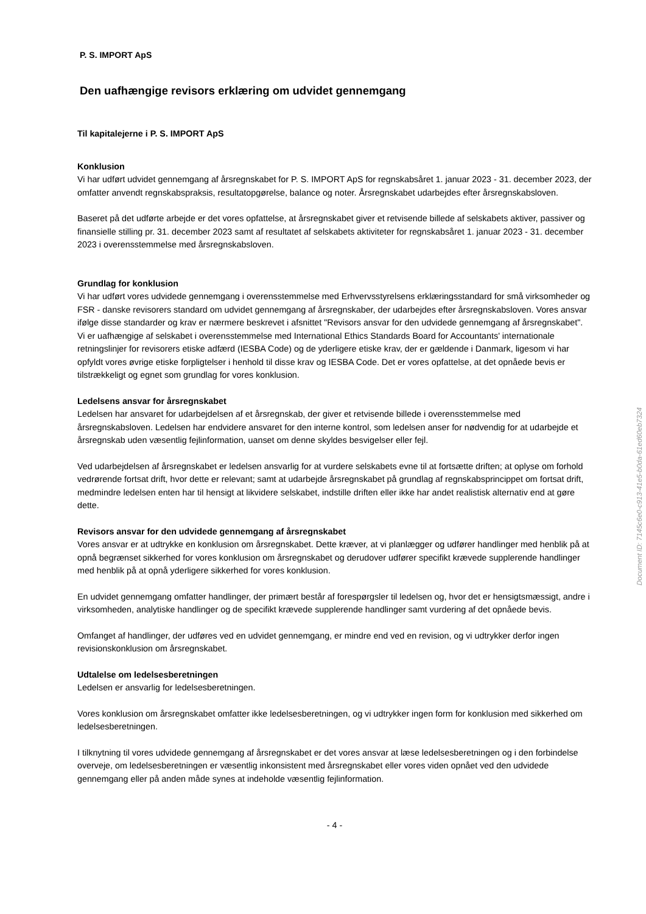P. S. IMPORT ApS
Den uafhængige revisors erklæring om udvidet gennemgang
Til kapitalejerne i P. S. IMPORT ApS
Konklusion
Vi har udført udvidet gennemgang af årsregnskabet for P. S. IMPORT ApS for regnskabsåret 1. januar 2023 - 31. december 2023, der omfatter anvendt regnskabspraksis, resultatopgørelse, balance og noter. Årsregnskabet udarbejdes efter årsregnskabsloven.
Baseret på det udførte arbejde er det vores opfattelse, at årsregnskabet giver et retvisende billede af selskabets aktiver, passiver og finansielle stilling pr. 31. december 2023 samt af resultatet af selskabets aktiviteter for regnskabsåret 1. januar 2023 - 31. december 2023 i overensstemmelse med årsregnskabsloven.
Grundlag for konklusion
Vi har udført vores udvidede gennemgang i overensstemmelse med Erhvervsstyrelsens erklæringsstandard for små virksomheder og FSR - danske revisorers standard om udvidet gennemgang af årsregnskaber, der udarbejdes efter årsregnskabsloven. Vores ansvar ifølge disse standarder og krav er nærmere beskrevet i afsnittet "Revisors ansvar for den udvidede gennemgang af årsregnskabet". Vi er uafhængige af selskabet i overensstemmelse med International Ethics Standards Board for Accountants' internationale retningslinjer for revisorers etiske adfærd (IESBA Code) og de yderligere etiske krav, der er gældende i Danmark, ligesom vi har opfyldt vores øvrige etiske forpligtelser i henhold til disse krav og IESBA Code. Det er vores opfattelse, at det opnåede bevis er tilstrækkeligt og egnet som grundlag for vores konklusion.
Ledelsens ansvar for årsregnskabet
Ledelsen har ansvaret for udarbejdelsen af et årsregnskab, der giver et retvisende billede i overensstemmelse med årsregnskabsloven. Ledelsen har endvidere ansvaret for den interne kontrol, som ledelsen anser for nødvendig for at udarbejde et årsregnskab uden væsentlig fejlinformation, uanset om denne skyldes besvigelser eller fejl.
Ved udarbejdelsen af årsregnskabet er ledelsen ansvarlig for at vurdere selskabets evne til at fortsætte driften; at oplyse om forhold vedrørende fortsat drift, hvor dette er relevant; samt at udarbejde årsregnskabet på grundlag af regnskabsprincippet om fortsat drift, medmindre ledelsen enten har til hensigt at likvidere selskabet, indstille driften eller ikke har andet realistisk alternativ end at gøre dette.
Revisors ansvar for den udvidede gennemgang af årsregnskabet
Vores ansvar er at udtrykke en konklusion om årsregnskabet. Dette kræver, at vi planlægger og udfører handlinger med henblik på at opnå begrænset sikkerhed for vores konklusion om årsregnskabet og derudover udfører specifikt krævede supplerende handlinger med henblik på at opnå yderligere sikkerhed for vores konklusion.
En udvidet gennemgang omfatter handlinger, der primært består af forespørgsler til ledelsen og, hvor det er hensigtsmæssigt, andre i virksomheden, analytiske handlinger og de specifikt krævede supplerende handlinger samt vurdering af det opnåede bevis.
Omfanget af handlinger, der udføres ved en udvidet gennemgang, er mindre end ved en revision, og vi udtrykker derfor ingen revisionskonklusion om årsregnskabet.
Udtalelse om ledelsesberetningen
Ledelsen er ansvarlig for ledelsesberetningen.
Vores konklusion om årsregnskabet omfatter ikke ledelsesberetningen, og vi udtrykker ingen form for konklusion med sikkerhed om ledelsesberetningen.
I tilknytning til vores udvidede gennemgang af årsregnskabet er det vores ansvar at læse ledelsesberetningen og i den forbindelse overveje, om ledelsesberetningen er væsentlig inkonsistent med årsregnskabet eller vores viden opnået ved den udvidede gennemgang eller på anden måde synes at indeholde væsentlig fejlinformation.
- 4 -
Document ID: 7145c6e0-c913-41e5-b0da-61ed60eb7324